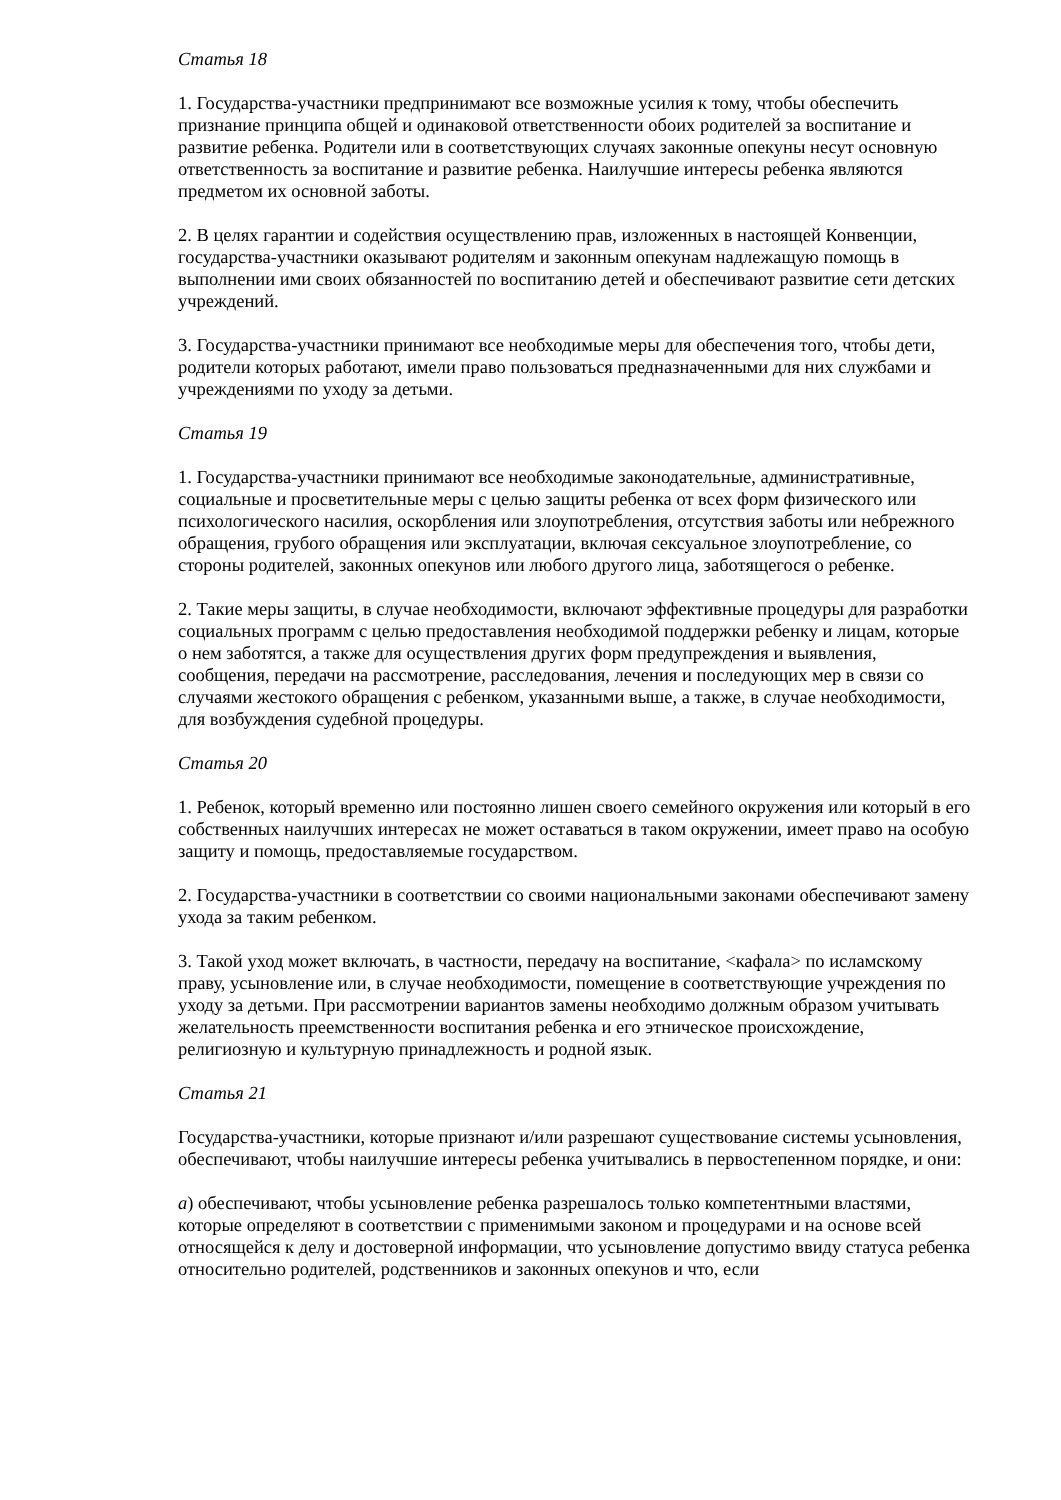Статья 18
1. Государства-участники предпринимают все возможные усилия к тому, чтобы обеспечить признание принципа общей и одинаковой ответственности обоих родителей за воспитание и развитие ребенка. Родители или в соответствующих случаях законные опекуны несут основную ответственность за воспитание и развитие ребенка. Наилучшие интересы ребенка являются предметом их основной заботы.
2. В целях гарантии и содействия осуществлению прав, изложенных в настоящей Конвенции, государства-участники оказывают родителям и законным опекунам надлежащую помощь в выполнении ими своих обязанностей по воспитанию детей и обеспечивают развитие сети детских учреждений.
3. Государства-участники принимают все необходимые меры для обеспечения того, чтобы дети, родители которых работают, имели право пользоваться предназначенными для них службами и учреждениями по уходу за детьми.
Статья 19
1. Государства-участники принимают все необходимые законодательные, административные, социальные и просветительные меры с целью защиты ребенка от всех форм физического или психологического насилия, оскорбления или злоупотребления, отсутствия заботы или небрежного обращения, грубого обращения или эксплуатации, включая сексуальное злоупотребление, со стороны родителей, законных опекунов или любого другого лица, заботящегося о ребенке.
2. Такие меры защиты, в случае необходимости, включают эффективные процедуры для разработки социальных программ с целью предоставления необходимой поддержки ребенку и лицам, которые о нем заботятся, а также для осуществления других форм предупреждения и выявления, сообщения, передачи на рассмотрение, расследования, лечения и последующих мер в связи со случаями жестокого обращения с ребенком, указанными выше, а также, в случае необходимости, для возбуждения судебной процедуры.
Статья 20
1. Ребенок, который временно или постоянно лишен своего семейного окружения или который в его собственных наилучших интересах не может оставаться в таком окружении, имеет право на особую защиту и помощь, предоставляемые государством.
2. Государства-участники в соответствии со своими национальными законами обеспечивают замену ухода за таким ребенком.
3. Такой уход может включать, в частности, передачу на воспитание, <кафала> по исламскому праву, усыновление или, в случае необходимости, помещение в соответствующие учреждения по уходу за детьми. При рассмотрении вариантов замены необходимо должным образом учитывать желательность преемственности воспитания ребенка и его этническое происхождение, религиозную и культурную принадлежность и родной язык.
Статья 21
Государства-участники, которые признают и/или разрешают существование системы усыновления, обеспечивают, чтобы наилучшие интересы ребенка учитывались в первостепенном порядке, и они:
a) обеспечивают, чтобы усыновление ребенка разрешалось только компетентными властями, которые определяют в соответствии с применимыми законом и процедурами и на основе всей относящейся к делу и достоверной информации, что усыновление допустимо ввиду статуса ребенка относительно родителей, родственников и законных опекунов и что, если